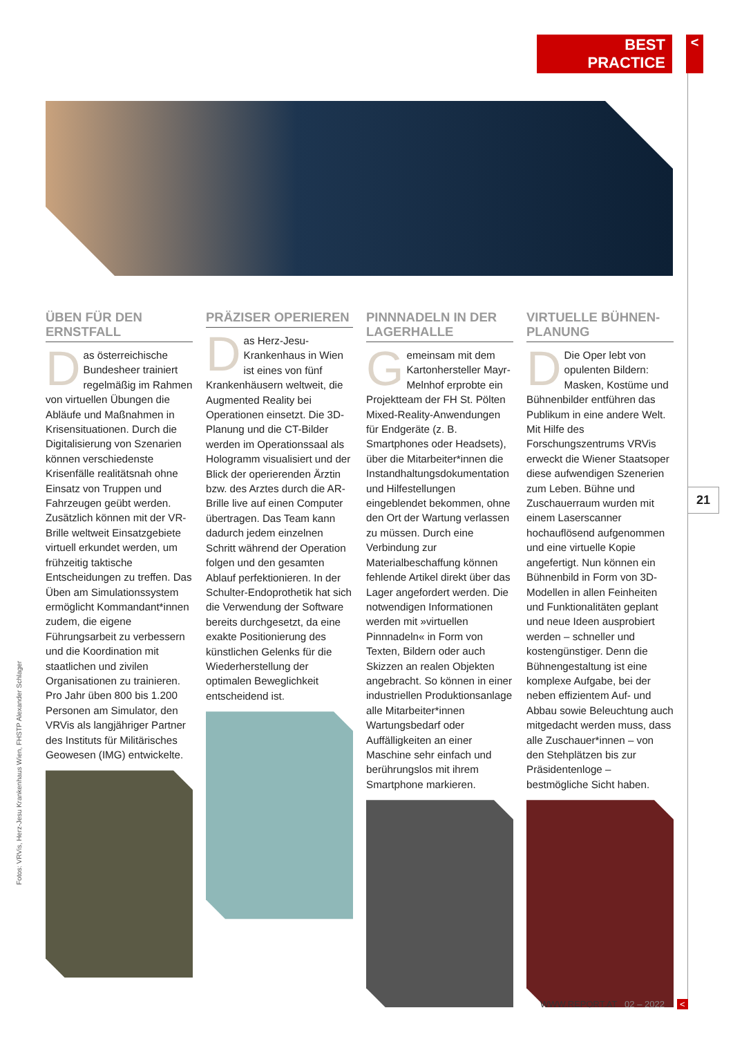BEST PRACTICE
<
ÜBEN FÜR DEN ERNSTFALL
Das österreichische Bundesheer trainiert regelmäßig im Rahmen von virtuellen Übungen die Abläufe und Maßnahmen in Krisensituationen. Durch die Digitalisierung von Szenarien können verschiedenste Krisenfälle realitätsnah ohne Einsatz von Truppen und Fahrzeugen geübt werden. Zusätzlich können mit der VR-Brille weltweit Einsatzgebiete virtuell erkundet werden, um frühzeitig taktische Entscheidungen zu treffen. Das Üben am Simulationssystem ermöglicht Kommandant*innen zudem, die eigene Führungsarbeit zu verbessern und die Koordination mit staatlichen und zivilen Organisationen zu trainieren. Pro Jahr üben 800 bis 1.200 Personen am Simulator, den VRVis als langjähriger Partner des Instituts für Militärisches Geowesen (IMG) entwickelte.
PRÄZISER OPERIEREN
Das Herz-Jesu-Krankenhaus in Wien ist eines von fünf Krankenhäusern weltweit, die Augmented Reality bei Operationen einsetzt. Die 3D-Planung und die CT-Bilder werden im Operationssaal als Hologramm visualisiert und der Blick der operierenden Ärztin bzw. des Arztes durch die AR-Brille live auf einen Computer übertragen. Das Team kann dadurch jedem einzelnen Schritt während der Operation folgen und den gesamten Ablauf perfektionieren. In der Schulter-Endoprothetik hat sich die Verwendung der Software bereits durchgesetzt, da eine exakte Positionierung des künstlichen Gelenks für die Wiederherstellung der optimalen Beweglichkeit entscheidend ist.
PINNNADELN IN DER LAGERHALLE
Gemeinsam mit dem Kartonhersteller Mayr-Melnhof erprobte ein Projektteam der FH St. Pölten Mixed-Reality-Anwendungen für Endgeräte (z. B. Smartphones oder Headsets), über die Mitarbeiter*innen die Instandhaltungsdokumentation und Hilfestellungen eingeblendet bekommen, ohne den Ort der Wartung verlassen zu müssen. Durch eine Verbindung zur Materialbeschaffung können fehlende Artikel direkt über das Lager angefordert werden. Die notwendigen Informationen werden mit »virtuellen Pinnnadeln« in Form von Texten, Bildern oder auch Skizzen an realen Objekten angebracht. So können in einer industriellen Produktionsanlage alle Mitarbeiter*innen Wartungsbedarf oder Auffälligkeiten an einer Maschine sehr einfach und berührungslos mit ihrem Smartphone markieren.
VIRTUELLE BÜHNEN­PLANUNG
DDie Oper lebt von opulenten Bildern: Masken, Kostüme und Bühnenbilder entführen das Publikum in eine andere Welt. Mit Hilfe des Forschungszentrums VRVis erweckt die Wiener Staatsoper diese aufwendigen Szenerien zum Leben. Bühne und Zuschauerraum wurden mit einem Laserscanner hochauflösend aufgenommen und eine virtuelle Kopie angefertigt. Nun können ein Bühnenbild in Form von 3D-Modellen in allen Feinheiten und Funktionalitäten geplant und neue Ideen ausprobiert werden – schneller und kostengünstiger. Denn die Bühnengestaltung ist eine komplexe Aufgabe, bei der neben effizientem Auf- und Abbau sowie Beleuchtung auch mitgedacht werden muss, dass alle Zuschauer*innen – von den Stehplätzen bis zur Präsidentenloge – bestmögliche Sicht haben.
21
Fotos: VRVis, Herz-Jesu Krankenhaus Wien, FHSTP Alexander Schlager
WWW.REPORT.AT 02 – 2022 <